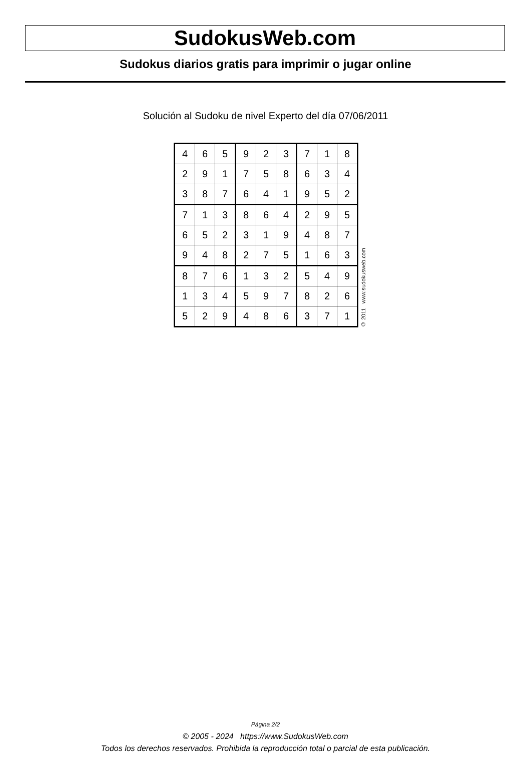SudokusWeb.com
Sudokus diarios gratis para imprimir o jugar online
Solución al Sudoku de nivel Experto del día 07/06/2011
| 4 | 6 | 5 | 9 | 2 | 3 | 7 | 1 | 8 |
| 2 | 9 | 1 | 7 | 5 | 8 | 6 | 3 | 4 |
| 3 | 8 | 7 | 6 | 4 | 1 | 9 | 5 | 2 |
| 7 | 1 | 3 | 8 | 6 | 4 | 2 | 9 | 5 |
| 6 | 5 | 2 | 3 | 1 | 9 | 4 | 8 | 7 |
| 9 | 4 | 8 | 2 | 7 | 5 | 1 | 6 | 3 |
| 8 | 7 | 6 | 1 | 3 | 2 | 5 | 4 | 9 |
| 1 | 3 | 4 | 5 | 9 | 7 | 8 | 2 | 6 |
| 5 | 2 | 9 | 4 | 8 | 6 | 3 | 7 | 1 |
© 2011 www.sudokusweb.com
Página 2/2
© 2005 - 2024 https://www.SudokusWeb.com
Todos los derechos reservados. Prohibida la reproducción total o parcial de esta publicación.